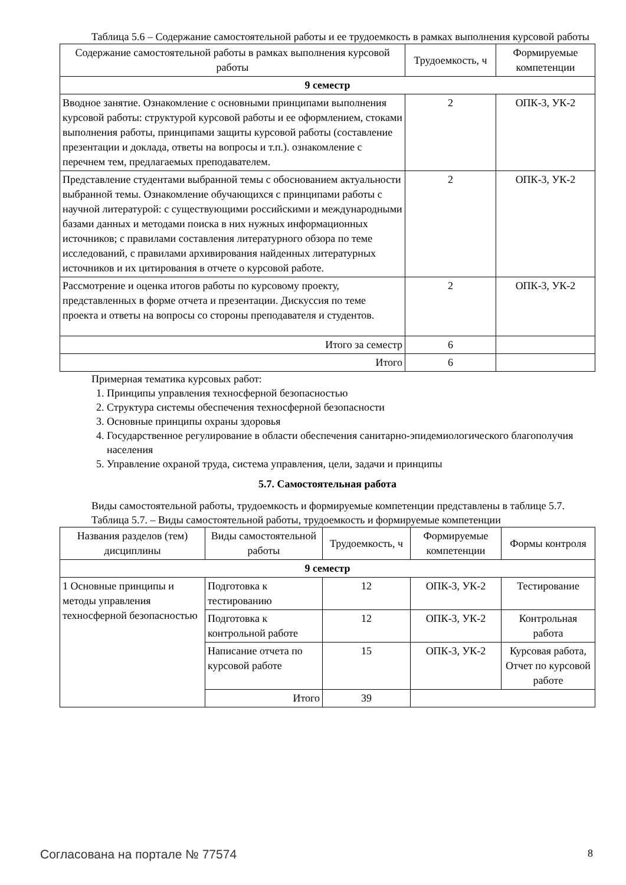Таблица 5.6 – Содержание самостоятельной работы и ее трудоемкость в рамках выполнения курсовой работы
| Содержание самостоятельной работы в рамках выполнения курсовой работы | Трудоемкость, ч | Формируемые компетенции |
| --- | --- | --- |
| 9 семестр | | |
| Вводное занятие. Ознакомление с основными принципами выполнения курсовой работы: структурой курсовой работы и ее оформлением, стоками выполнения работы, принципами защиты курсовой работы (составление презентации и доклада, ответы на вопросы и т.п.). ознакомление с перечнем тем, предлагаемых преподавателем. | 2 | ОПК-3, УК-2 |
| Представление студентами выбранной темы с обоснованием актуальности выбранной темы. Ознакомление обучающихся с принципами работы с научной литературой: с существующими российскими и международными базами данных и методами поиска в них нужных информационных источников; с правилами составления литературного обзора по теме исследований, с правилами архивирования найденных литературных источников и их цитирования в отчете о курсовой работе. | 2 | ОПК-3, УК-2 |
| Рассмотрение и оценка итогов работы по курсовому проекту, представленных в форме отчета и презентации. Дискуссия по теме проекта и ответы на вопросы со стороны преподавателя и студентов. | 2 | ОПК-3, УК-2 |
| Итого за семестр | 6 | |
| Итого | 6 | |
Примерная тематика курсовых работ:
1. Принципы управления техносферной безопасностью
2. Структура системы обеспечения техносферной безопасности
3. Основные принципы охраны здоровья
4. Государственное регулирование в области обеспечения санитарно-эпидемиологического благополучия населения
5. Управление охраной труда, система управления, цели, задачи и принципы
5.7. Самостоятельная работа
Виды самостоятельной работы, трудоемкость и формируемые компетенции представлены в таблице 5.7.
Таблица 5.7. – Виды самостоятельной работы, трудоемкость и формируемые компетенции
| Названия разделов (тем) дисциплины | Виды самостоятельной работы | Трудоемкость, ч | Формируемые компетенции | Формы контроля |
| --- | --- | --- | --- | --- |
| 9 семестр | | | | |
| 1 Основные принципы и методы управления техносферной безопасностью | Подготовка к тестированию | 12 | ОПК-3, УК-2 | Тестирование |
| | Подготовка к контрольной работе | 12 | ОПК-3, УК-2 | Контрольная работа |
| | Написание отчета по курсовой работе | 15 | ОПК-3, УК-2 | Курсовая работа, Отчет по курсовой работе |
| | Итого | 39 | | |
Согласована на портале № 77574 8